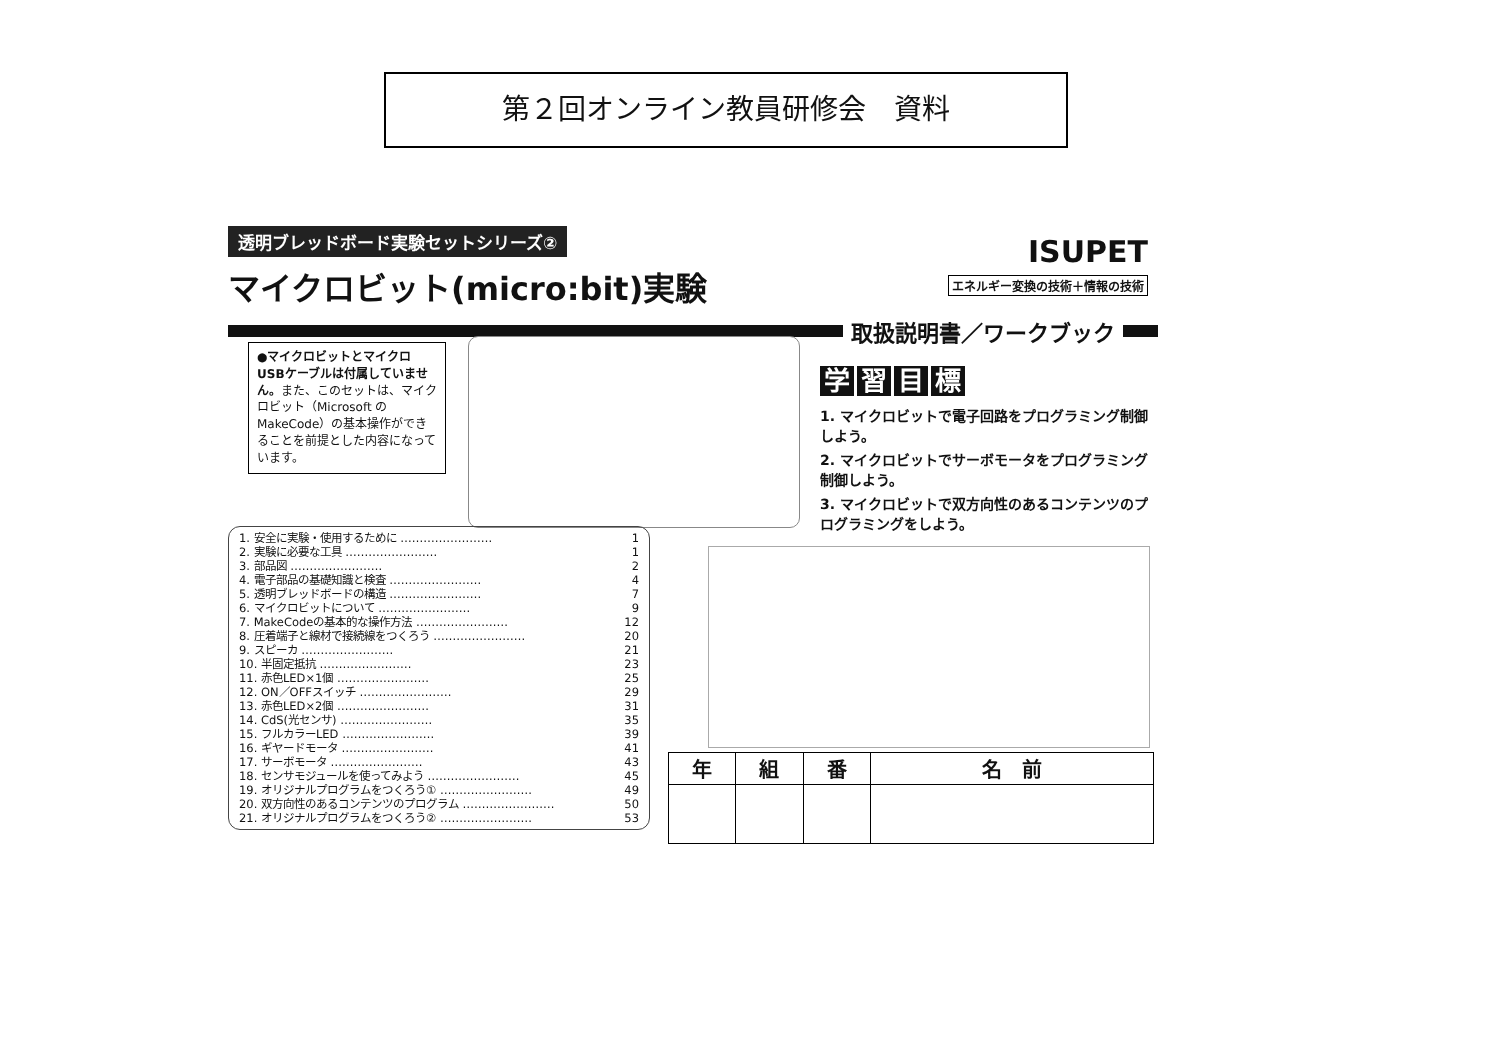第２回オンライン教員研修会　資料
透明ブレッドボード実験セットシリーズ②
ISUPET
エネルギー変換の技術＋情報の技術
マイクロビット(micro:bit)実験
取扱説明書／ワークブック
●マイクロビットとマイクロUSBケーブルは付属していません。また、このセットは、マイクロビット（Microsoft のMakeCode）の基本操作ができることを前提とした内容になっています。
学習目標
1. マイクロビットで電子回路をプログラミング制御しよう。
2. マイクロビットでサーボモータをプログラミング制御しよう。
3. マイクロビットで双方向性のあるコンテンツのプログラミングをしよう。
| 1. 安全に実験・使用するために …………………… | 1 |
| 2. 実験に必要な工具 …………………… | 1 |
| 3. 部品図 …………………… | 2 |
| 4. 電子部品の基礎知識と検査 …………………… | 4 |
| 5. 透明ブレッドボードの構造 …………………… | 7 |
| 6. マイクロビットについて …………………… | 9 |
| 7. MakeCodeの基本的な操作方法 …………………… | 12 |
| 8. 圧着端子と線材で接続線をつくろう …………………… | 20 |
| 9. スピーカ …………………… | 21 |
| 10. 半固定抵抗 …………………… | 23 |
| 11. 赤色LED×1個 …………………… | 25 |
| 12. ON／OFFスイッチ …………………… | 29 |
| 13. 赤色LED×2個 …………………… | 31 |
| 14. CdS(光センサ) …………………… | 35 |
| 15. フルカラーLED …………………… | 39 |
| 16. ギヤードモータ …………………… | 41 |
| 17. サーボモータ …………………… | 43 |
| 18. センサモジュールを使ってみよう …………………… | 45 |
| 19. オリジナルプログラムをつくろう① …………………… | 49 |
| 20. 双方向性のあるコンテンツのプログラム …………………… | 50 |
| 21. オリジナルプログラムをつくろう② …………………… | 53 |
| 年 | 組 | 番 | 名 前 |
| --- | --- | --- | --- |